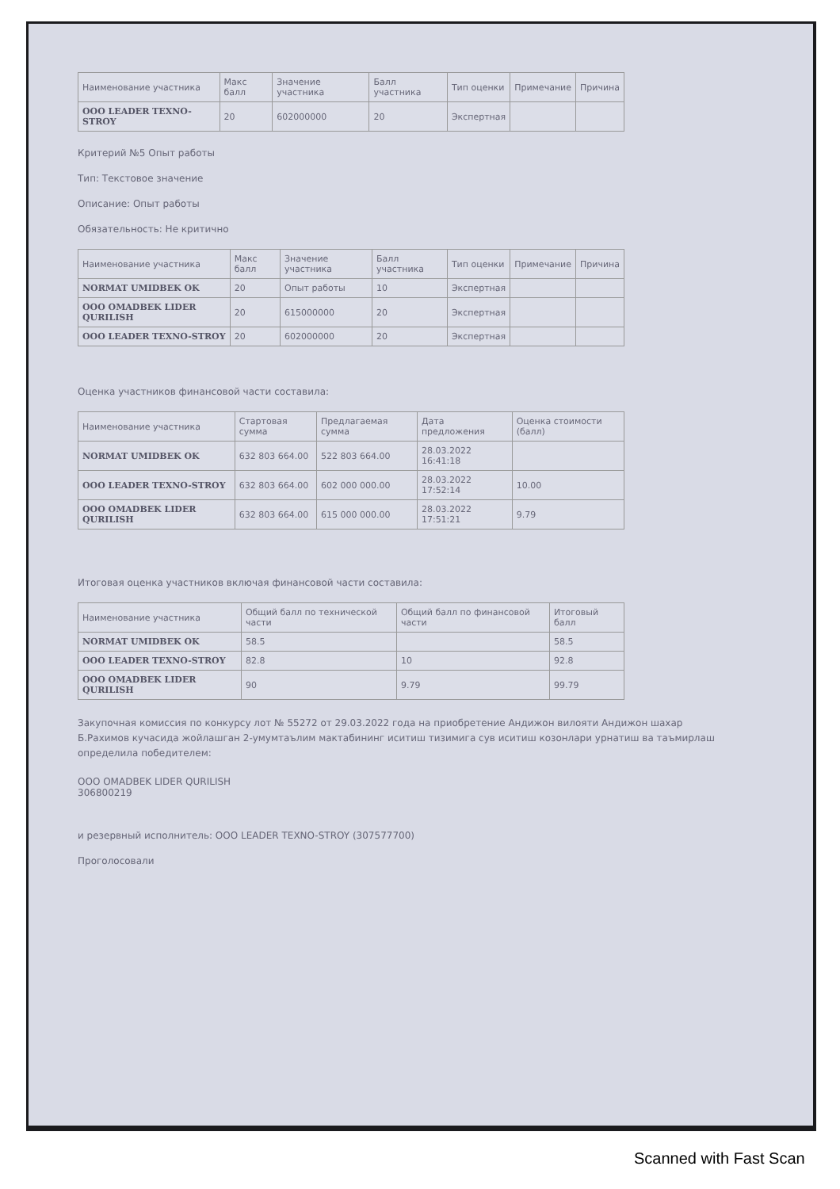| Наименование участника | Макс балл | Значение участника | Балл участника | Тип оценки | Примечание | Причина |
| --- | --- | --- | --- | --- | --- | --- |
| ООО LEADER TEXNO-STROY | 20 | 602000000 | 20 | Экспертная | | |
Критерий №5 Опыт работы
Тип: Текстовое значение
Описание: Опыт работы
Обязательность: Не критично
| Наименование участника | Макс балл | Значение участника | Балл участника | Тип оценки | Примечание | Причина |
| --- | --- | --- | --- | --- | --- | --- |
| NORMAT UMIDBEK OK | 20 | Опыт работы | 10 | Экспертная | | |
| ООО OMADBEK LIDER QURILISH | 20 | 615000000 | 20 | Экспертная | | |
| ООО LEADER TEXNO-STROY | 20 | 602000000 | 20 | Экспертная | | |
Оценка участников финансовой части составила:
| Наименование участника | Стартовая сумма | Предлагаемая сумма | Дата предложения | Оценка стоимости (балл) |
| --- | --- | --- | --- | --- |
| NORMAT UMIDBEK OK | 632 803 664.00 | 522 803 664.00 | 28.03.2022 16:41:18 | |
| ООО LEADER TEXNO-STROY | 632 803 664.00 | 602 000 000.00 | 28.03.2022 17:52:14 | 10.00 |
| ООО OMADBEK LIDER QURILISH | 632 803 664.00 | 615 000 000.00 | 28.03.2022 17:51:21 | 9.79 |
Итоговая оценка участников включая финансовой части составила:
| Наименование участника | Общий балл по технической части | Общий балл по финансовой части | Итоговый балл |
| --- | --- | --- | --- |
| NORMAT UMIDBEK OK | 58.5 | | 58.5 |
| ООО LEADER TEXNO-STROY | 82.8 | 10 | 92.8 |
| ООО OMADBEK LIDER QURILISH | 90 | 9.79 | 99.79 |
Закупочная комиссия по конкурсу лот № 55272 от 29.03.2022 года на приобретение Андижон вилояти Андижон шахар Б.Рахимов кучасида жойлашган 2-умумтаълим мактабининг иситиш тизимига сув иситиш козонлари урнатиш ва таъмирлаш определила победителем:
ООО OMADBEK LIDER QURILISH
306800219
и резервный исполнитель: ООО LEADER TEXNO-STROY (307577700)
Проголосовали
Scanned with Fast Scan